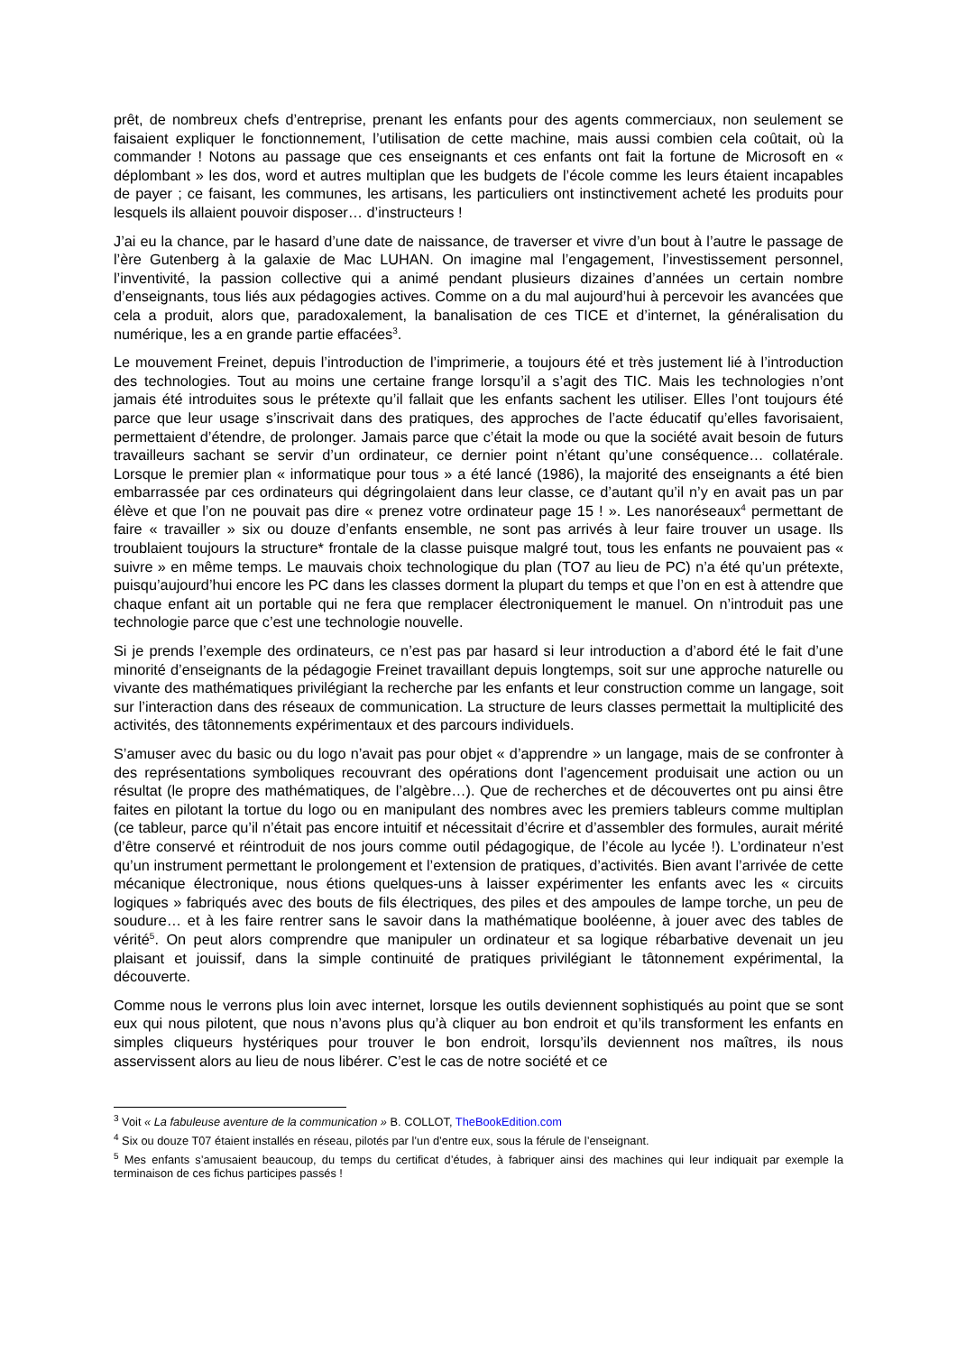prêt, de nombreux chefs d’entreprise, prenant les enfants pour des agents commerciaux, non seulement se faisaient expliquer le fonctionnement, l’utilisation de cette machine, mais aussi combien cela coûtait, où la commander ! Notons au passage que ces enseignants et ces enfants ont fait la fortune de Microsoft en « déplombant » les dos, word et autres multiplan que les budgets de l’école comme les leurs étaient incapables de payer ; ce faisant, les communes, les artisans, les particuliers ont instinctivement acheté les produits pour lesquels ils allaient pouvoir disposer… d’instructeurs !
J’ai eu la chance, par le hasard d’une date de naissance, de traverser et vivre d’un bout à l’autre le passage de l’ère Gutenberg à la galaxie de Mac LUHAN. On imagine mal l’engagement, l’investissement personnel, l’inventivité, la passion collective qui a animé pendant plusieurs dizaines d’années un certain nombre d’enseignants, tous liés aux pédagogies actives. Comme on a du mal aujourd’hui à percevoir les avancées que cela a produit, alors que, paradoxalement, la banalisation de ces TICE et d’internet, la généralisation du numérique, les a en grande partie effacées<sup>3</sup>.
Le mouvement Freinet, depuis l’introduction de l’imprimerie, a toujours été et très justement lié à l’introduction des technologies. Tout au moins une certaine frange lorsqu’il a s’agit des TIC. Mais les technologies n’ont jamais été introduites sous le prétexte qu’il fallait que les enfants sachent les utiliser. Elles l’ont toujours été parce que leur usage s’inscrivait dans des pratiques, des approches de l’acte éducatif qu’elles favorisaient, permettaient d’étendre, de prolonger. Jamais parce que c’était la mode ou que la société avait besoin de futurs travailleurs sachant se servir d’un ordinateur, ce dernier point n’étant qu’une conséquence… collatérale. Lorsque le premier plan « informatique pour tous » a été lancé (1986), la majorité des enseignants a été bien embarrassée par ces ordinateurs qui dégringolaient dans leur classe, ce d’autant qu’il n’y en avait pas un par élève et que l’on ne pouvait pas dire « prenez votre ordinateur page 15 ! ». Les nanoréseaux<sup>4</sup> permettant de faire « travailler » six ou douze d’enfants ensemble, ne sont pas arrivés à leur faire trouver un usage. Ils troublaient toujours la structure* frontale de la classe puisque malgré tout, tous les enfants ne pouvaient pas « suivre » en même temps. Le mauvais choix technologique du plan (TO7 au lieu de PC) n’a été qu’un prétexte, puisqu’aujourd’hui encore les PC dans les classes dorment la plupart du temps et que l’on en est à attendre que chaque enfant ait un portable qui ne fera que remplacer électroniquement le manuel. On n’introduit pas une technologie parce que c’est une technologie nouvelle.
Si je prends l’exemple des ordinateurs, ce n’est pas par hasard si leur introduction a d’abord été le fait d’une minorité d’enseignants de la pédagogie Freinet travaillant depuis longtemps, soit sur une approche naturelle ou vivante des mathématiques privilégiant la recherche par les enfants et leur construction comme un langage, soit sur l’interaction dans des réseaux de communication. La structure de leurs classes permettait la multiplicité des activités, des tâtonnements expérimentaux et des parcours individuels.
S’amuser avec du basic ou du logo n’avait pas pour objet « d’apprendre » un langage, mais de se confronter à des représentations symboliques recouvrant des opérations dont l’agencement produisait une action ou un résultat (le propre des mathématiques, de l’algèbre…). Que de recherches et de découvertes ont pu ainsi être faites en pilotant la tortue du logo ou en manipulant des nombres avec les premiers tableurs comme multiplan (ce tableur, parce qu’il n’était pas encore intuitif et nécessitait d’écrire et d’assembler des formules, aurait mérité d’être conservé et réintroduit de nos jours comme outil pédagogique, de l’école au lycée !). L’ordinateur n’est qu’un instrument permettant le prolongement et l’extension de pratiques, d’activités. Bien avant l’arrivée de cette mécanique électronique, nous étions quelques-uns à laisser expérimenter les enfants avec les « circuits logiques » fabriqués avec des bouts de fils électriques, des piles et des ampoules de lampe torche, un peu de soudure… et à les faire rentrer sans le savoir dans la mathématique booléenne, à jouer avec des tables de vérité<sup>5</sup>. On peut alors comprendre que manipuler un ordinateur et sa logique rébarbative devenait un jeu plaisant et jouissif, dans la simple continuité de pratiques privilégiant le tâtonnement expérimental, la découverte.
Comme nous le verrons plus loin avec internet, lorsque les outils deviennent sophistiqués au point que se sont eux qui nous pilotent, que nous n’avons plus qu’à cliquer au bon endroit et qu’ils transforment les enfants en simples cliqueurs hystériques pour trouver le bon endroit, lorsqu’ils deviennent nos maîtres, ils nous asservissent alors au lieu de nous libérer. C’est le cas de notre société et ce
<sup>3</sup> Voit « La fabuleuse aventure de la communication » B. COLLOT, TheBookEdition.com
<sup>4</sup> Six ou douze T07 étaient installés en réseau, pilotés par l’un d’entre eux, sous la férule de l’enseignant.
<sup>5</sup> Mes enfants s’amusaient beaucoup, du temps du certificat d’études, à fabriquer ainsi des machines qui leur indiquait par exemple la terminaison de ces fichus participes passés !